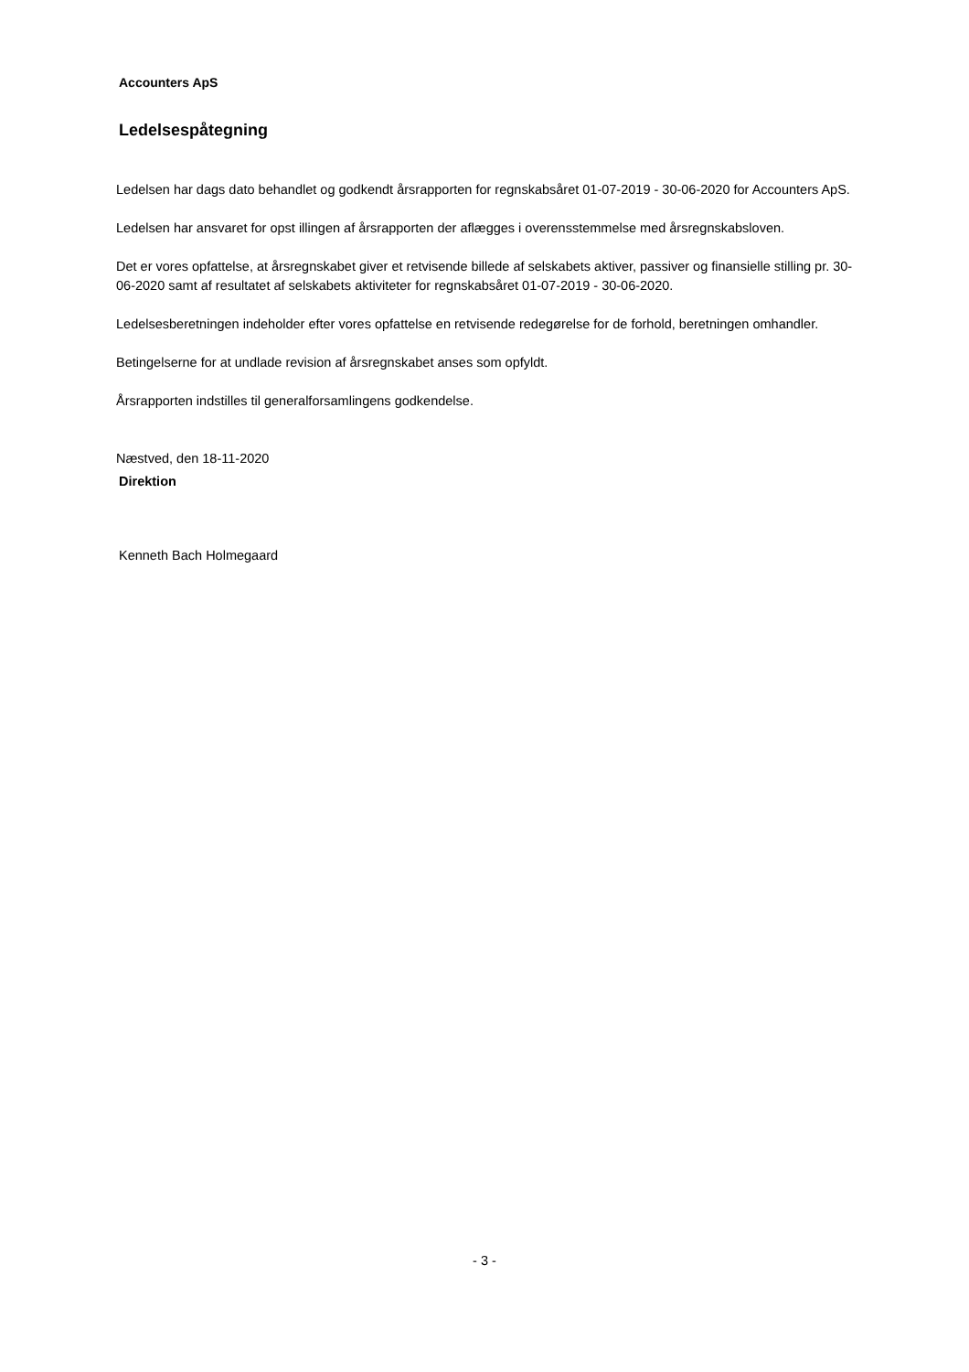Accounters ApS
Ledelsespåtegning
Ledelsen har dags dato behandlet og godkendt årsrapporten for regnskabsåret 01-07-2019 - 30-06-2020 for Accounters ApS.
Ledelsen har ansvaret for opst illingen af årsrapporten der aflægges i overensstemmelse med årsregnskabsloven.
Det er vores opfattelse, at årsregnskabet giver et retvisende billede af selskabets aktiver, passiver og finansielle stilling pr. 30-06-2020 samt af resultatet af selskabets aktiviteter for regnskabsåret 01-07-2019 - 30-06-2020.
Ledelsesberetningen indeholder efter vores opfattelse en retvisende redegørelse for de forhold, beretningen omhandler.
Betingelserne for at undlade revision af årsregnskabet anses som opfyldt.
Årsrapporten indstilles til generalforsamlingens godkendelse.
Næstved, den 18-11-2020
Direktion
Kenneth Bach Holmegaard
- 3 -